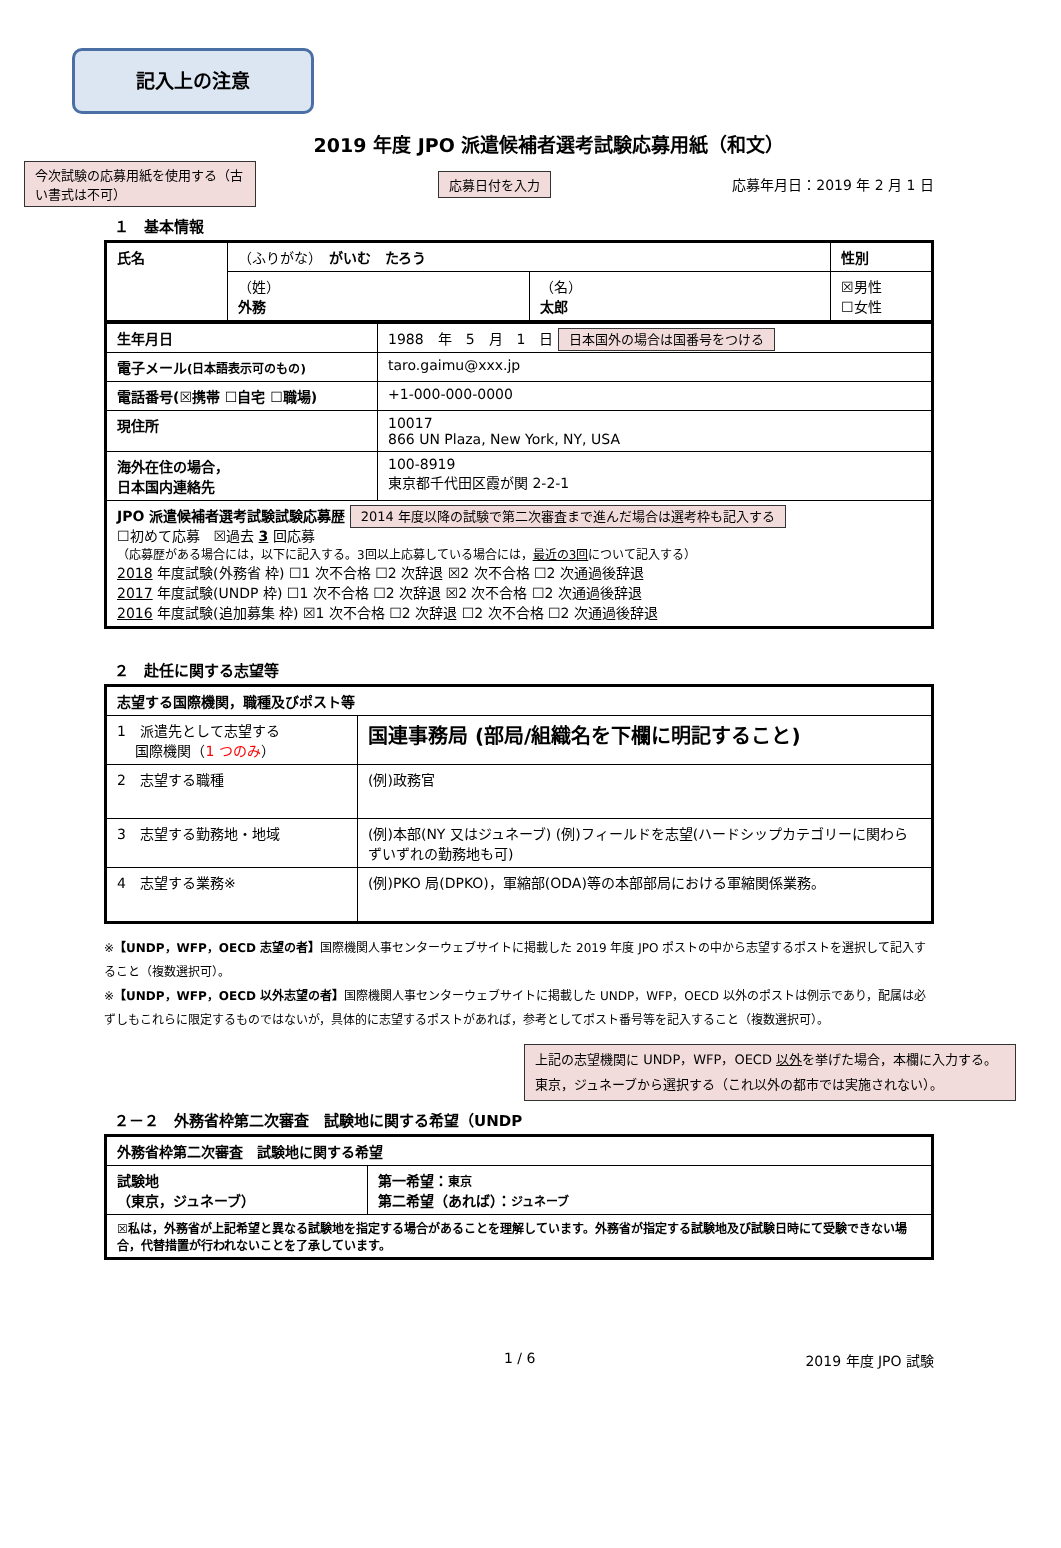記入上の注意
2019 年度 JPO 派遣候補者選考試験応募用紙（和文）
今次試験の応募用紙を使用する（古い書式は不可）
応募日付を入力
応募年月日：2019 年 2 月 1 日
１　基本情報
| 氏名 | （ふりがな） がいむ たろう | | 性別 |
| | （姓） 外務 | （名） 太郎 | ☒男性 ☐女性 |
| 生年月日 | 1988 年 5 月 1 日 日本国外の場合は国番号をつける |
| 電子メール (日本語表示可のもの) | taro.gaimu@xxx.jp |
| 電話番号(☒携帯 ☐自宅 ☐職場) | +1-000-000-0000 |
| 現住所 | 10017 866 UN Plaza, New York, NY, USA |
| 海外在住の場合， 日本国内連絡先 | 100-8919 東京都千代田区霞が関 2-2-1 |
| JPO 派遣候補者選考試験試験応募歴 2014 年度以降の試験で第二次審査まで進んだ場合は選考枠も記入する ☐初めて応募 ☒過去 3 回応募 （応募歴がある場合には，以下に記入する。3回以上応募している場合には， 最近の3回 について記入する） 2018 年度試験(外務省 枠) ☐1 次不合格 ☐2 次辞退 ☒2 次不合格 ☐2 次通過後辞退 2017 年度試験(UNDP 枠) ☐1 次不合格 ☐2 次辞退 ☒2 次不合格 ☐2 次通過後辞退 2016 年度試験(追加募集 枠) ☒1 次不合格 ☐2 次辞退 ☐2 次不合格 ☐2 次通過後辞退 | |
２　赴任に関する志望等
| 志望する国際機関，職種及びポスト等 | |
| 1 派遣先として志望する 国際機関（ 1 つのみ ） | 国連事務局 (部局/組織名を下欄に明記すること) |
| 2 志望する職種 | (例)政務官 |
| 3 志望する勤務地・地域 | (例)本部(NY 又はジュネーブ) (例)フィールドを志望(ハードシップカテゴリーに関わらずいずれの勤務地も可) |
| 4 志望する業務※ | (例)PKO 局(DPKO)，軍縮部(ODA)等の本部部局における軍縮関係業務。 |
※【UNDP，WFP，OECD 志望の者】国際機関人事センターウェブサイトに掲載した 2019 年度 JPO ポストの中から志望するポストを選択して記入すること（複数選択可）。
※【UNDP，WFP，OECD 以外志望の者】国際機関人事センターウェブサイトに掲載した UNDP，WFP，OECD 以外のポストは例示であり，配属は必ずしもこれらに限定するものではないが，具体的に志望するポストがあれば，参考としてポスト番号等を記入すること（複数選択可）。
上記の志望機関に UNDP，WFP，OECD 以外を挙げた場合，本欄に入力する。東京，ジュネーブから選択する（これ以外の都市では実施されない）。
２－２　外務省枠第二次審査　試験地に関する希望（UNDP
| 外務省枠第二次審査 試験地に関する希望 | |
| 試験地 （東京，ジュネーブ） | 第一希望： 東京 第二希望（あれば）： ジュネーブ |
| ☒私は，外務省が上記希望と異なる試験地を指定する場合があることを理解しています。外務省が指定する試験地及び試験日時にて受験できない場合，代替措置が行われないことを了承しています。 | |
1 / 6 2019 年度 JPO 試験